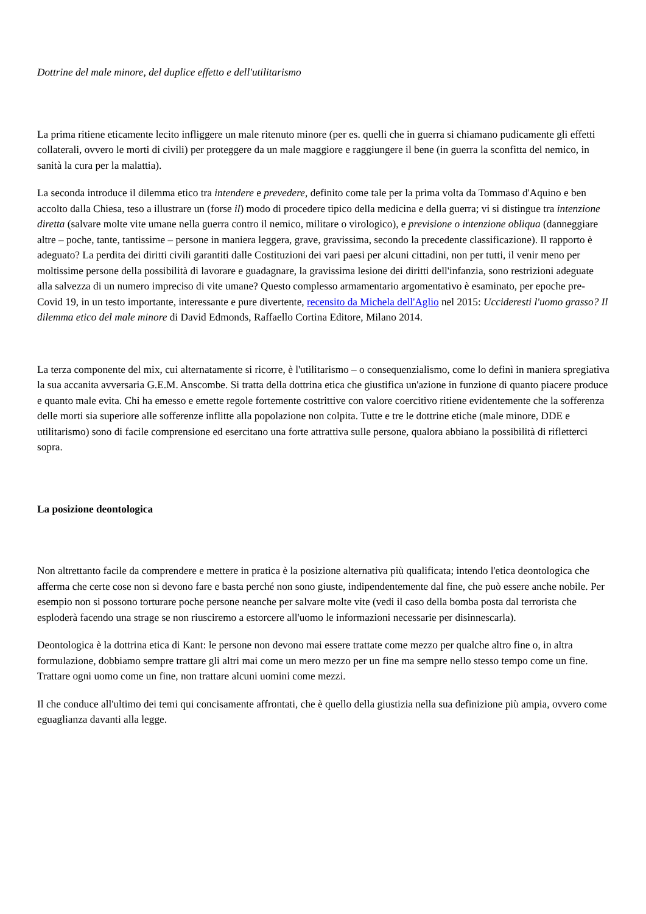Dottrine del male minore, del duplice effetto e dell'utilitarismo
La prima ritiene eticamente lecito infliggere un male ritenuto minore (per es. quelli che in guerra si chiamano pudicamente gli effetti collaterali, ovvero le morti di civili) per proteggere da un male maggiore e raggiungere il bene (in guerra la sconfitta del nemico, in sanità la cura per la malattia).
La seconda introduce il dilemma etico tra intendere e prevedere, definito come tale per la prima volta da Tommaso d'Aquino e ben accolto dalla Chiesa, teso a illustrare un (forse il) modo di procedere tipico della medicina e della guerra; vi si distingue tra intenzione diretta (salvare molte vite umane nella guerra contro il nemico, militare o virologico), e previsione o intenzione obliqua (danneggiare altre – poche, tante, tantissime – persone in maniera leggera, grave, gravissima, secondo la precedente classificazione). Il rapporto è adeguato? La perdita dei diritti civili garantiti dalle Costituzioni dei vari paesi per alcuni cittadini, non per tutti, il venir meno per moltissime persone della possibilità di lavorare e guadagnare, la gravissima lesione dei diritti dell'infanzia, sono restrizioni adeguate alla salvezza di un numero impreciso di vite umane? Questo complesso armamentario argomentativo è esaminato, per epoche pre-Covid 19, in un testo importante, interessante e pure divertente, recensito da Michela dell'Aglio nel 2015: Uccideresti l'uomo grasso? Il dilemma etico del male minore di David Edmonds, Raffaello Cortina Editore, Milano 2014.
La terza componente del mix, cui alternatamente si ricorre, è l'utilitarismo – o consequenzialismo, come lo definì in maniera spregiativa la sua accanita avversaria G.E.M. Anscombe. Si tratta della dottrina etica che giustifica un'azione in funzione di quanto piacere produce e quanto male evita. Chi ha emesso e emette regole fortemente costrittive con valore coercitivo ritiene evidentemente che la sofferenza delle morti sia superiore alle sofferenze inflitte alla popolazione non colpita. Tutte e tre le dottrine etiche (male minore, DDE e utilitarismo) sono di facile comprensione ed esercitano una forte attrattiva sulle persone, qualora abbiano la possibilità di rifletterci sopra.
La posizione deontologica
Non altrettanto facile da comprendere e mettere in pratica è la posizione alternativa più qualificata; intendo l'etica deontologica che afferma che certe cose non si devono fare e basta perché non sono giuste, indipendentemente dal fine, che può essere anche nobile. Per esempio non si possono torturare poche persone neanche per salvare molte vite (vedi il caso della bomba posta dal terrorista che esploderà facendo una strage se non riusciremo a estorcere all'uomo le informazioni necessarie per disinnescarla).
Deontologica è la dottrina etica di Kant: le persone non devono mai essere trattate come mezzo per qualche altro fine o, in altra formulazione, dobbiamo sempre trattare gli altri mai come un mero mezzo per un fine ma sempre nello stesso tempo come un fine. Trattare ogni uomo come un fine, non trattare alcuni uomini come mezzi.
Il che conduce all'ultimo dei temi qui concisamente affrontati, che è quello della giustizia nella sua definizione più ampia, ovvero come eguaglianza davanti alla legge.